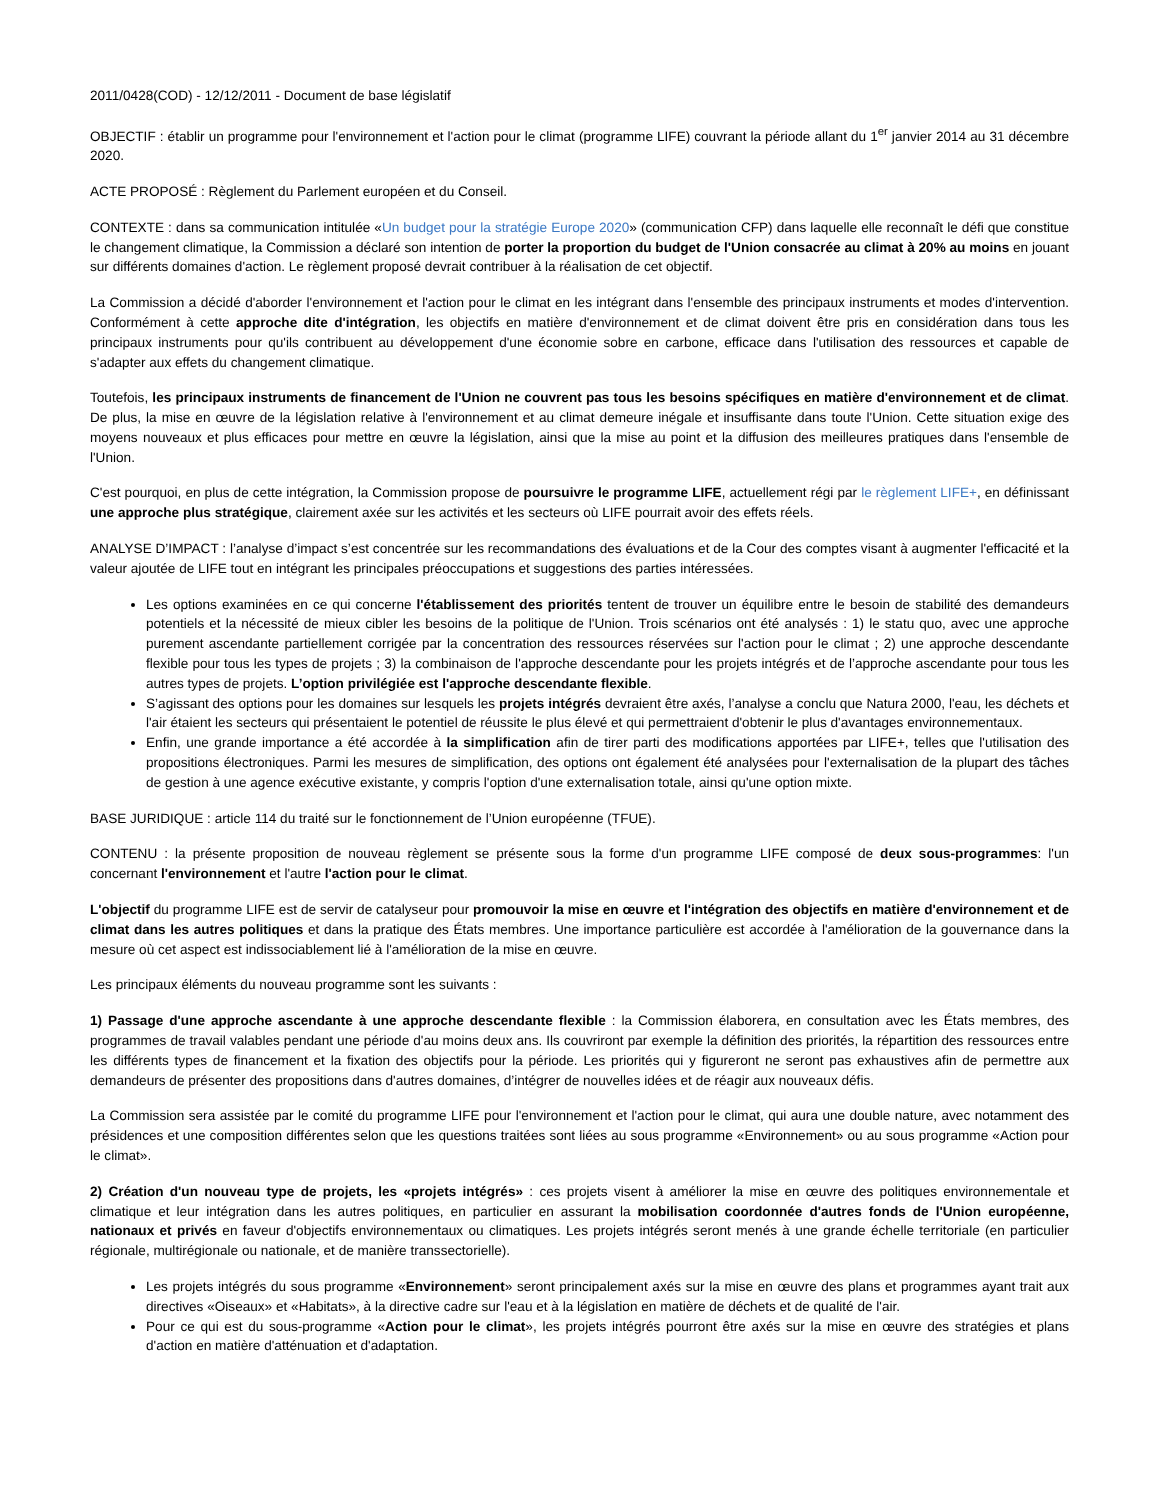2011/0428(COD) - 12/12/2011 - Document de base législatif
OBJECTIF : établir un programme pour l'environnement et l'action pour le climat (programme LIFE) couvrant la période allant du 1<sup>er</sup> janvier 2014 au 31 décembre 2020.
ACTE PROPOSÉ : Règlement du Parlement européen et du Conseil.
CONTEXTE : dans sa communication intitulée «Un budget pour la stratégie Europe 2020» (communication CFP) dans laquelle elle reconnaît le défi que constitue le changement climatique, la Commission a déclaré son intention de porter la proportion du budget de l'Union consacrée au climat à 20% au moins en jouant sur différents domaines d'action. Le règlement proposé devrait contribuer à la réalisation de cet objectif.
La Commission a décidé d'aborder l'environnement et l'action pour le climat en les intégrant dans l'ensemble des principaux instruments et modes d'intervention. Conformément à cette approche dite d'intégration, les objectifs en matière d'environnement et de climat doivent être pris en considération dans tous les principaux instruments pour qu'ils contribuent au développement d'une économie sobre en carbone, efficace dans l'utilisation des ressources et capable de s'adapter aux effets du changement climatique.
Toutefois, les principaux instruments de financement de l'Union ne couvrent pas tous les besoins spécifiques en matière d'environnement et de climat. De plus, la mise en œuvre de la législation relative à l'environnement et au climat demeure inégale et insuffisante dans toute l'Union. Cette situation exige des moyens nouveaux et plus efficaces pour mettre en œuvre la législation, ainsi que la mise au point et la diffusion des meilleures pratiques dans l'ensemble de l'Union.
C'est pourquoi, en plus de cette intégration, la Commission propose de poursuivre le programme LIFE, actuellement régi par le règlement LIFE+, en définissant une approche plus stratégique, clairement axée sur les activités et les secteurs où LIFE pourrait avoir des effets réels.
ANALYSE D’IMPACT : l’analyse d’impact s’est concentrée sur les recommandations des évaluations et de la Cour des comptes visant à augmenter l'efficacité et la valeur ajoutée de LIFE tout en intégrant les principales préoccupations et suggestions des parties intéressées.
Les options examinées en ce qui concerne l'établissement des priorités tentent de trouver un équilibre entre le besoin de stabilité des demandeurs potentiels et la nécessité de mieux cibler les besoins de la politique de l'Union. Trois scénarios ont été analysés : 1) le statu quo, avec une approche purement ascendante partiellement corrigée par la concentration des ressources réservées sur l'action pour le climat ; 2) une approche descendante flexible pour tous les types de projets ; 3) la combinaison de l'approche descendante pour les projets intégrés et de l’approche ascendante pour tous les autres types de projets. L’option privilégiée est l'approche descendante flexible.
S’agissant des options pour les domaines sur lesquels les projets intégrés devraient être axés, l’analyse a conclu que Natura 2000, l'eau, les déchets et l'air étaient les secteurs qui présentaient le potentiel de réussite le plus élevé et qui permettraient d'obtenir le plus d'avantages environnementaux.
Enfin, une grande importance a été accordée à la simplification afin de tirer parti des modifications apportées par LIFE+, telles que l'utilisation des propositions électroniques. Parmi les mesures de simplification, des options ont également été analysées pour l'externalisation de la plupart des tâches de gestion à une agence exécutive existante, y compris l'option d'une externalisation totale, ainsi qu'une option mixte.
BASE JURIDIQUE : article 114 du traité sur le fonctionnement de l’Union européenne (TFUE).
CONTENU : la présente proposition de nouveau règlement se présente sous la forme d'un programme LIFE composé de deux sous-programmes: l'un concernant l'environnement et l'autre l'action pour le climat.
L'objectif du programme LIFE est de servir de catalyseur pour promouvoir la mise en œuvre et l'intégration des objectifs en matière d'environnement et de climat dans les autres politiques et dans la pratique des États membres. Une importance particulière est accordée à l'amélioration de la gouvernance dans la mesure où cet aspect est indissociablement lié à l'amélioration de la mise en œuvre.
Les principaux éléments du nouveau programme sont les suivants :
1) Passage d'une approche ascendante à une approche descendante flexible : la Commission élaborera, en consultation avec les États membres, des programmes de travail valables pendant une période d'au moins deux ans. Ils couvriront par exemple la définition des priorités, la répartition des ressources entre les différents types de financement et la fixation des objectifs pour la période. Les priorités qui y figureront ne seront pas exhaustives afin de permettre aux demandeurs de présenter des propositions dans d'autres domaines, d’intégrer de nouvelles idées et de réagir aux nouveaux défis.
La Commission sera assistée par le comité du programme LIFE pour l'environnement et l'action pour le climat, qui aura une double nature, avec notamment des présidences et une composition différentes selon que les questions traitées sont liées au sous programme «Environnement» ou au sous programme «Action pour le climat».
2) Création d'un nouveau type de projets, les «projets intégrés» : ces projets visent à améliorer la mise en œuvre des politiques environnementale et climatique et leur intégration dans les autres politiques, en particulier en assurant la mobilisation coordonnée d'autres fonds de l'Union européenne, nationaux et privés en faveur d'objectifs environnementaux ou climatiques. Les projets intégrés seront menés à une grande échelle territoriale (en particulier régionale, multirégionale ou nationale, et de manière transsectorielle).
Les projets intégrés du sous programme «Environnement» seront principalement axés sur la mise en œuvre des plans et programmes ayant trait aux directives «Oiseaux» et «Habitats», à la directive cadre sur l'eau et à la législation en matière de déchets et de qualité de l'air.
Pour ce qui est du sous-programme «Action pour le climat», les projets intégrés pourront être axés sur la mise en œuvre des stratégies et plans d'action en matière d'atténuation et d'adaptation.